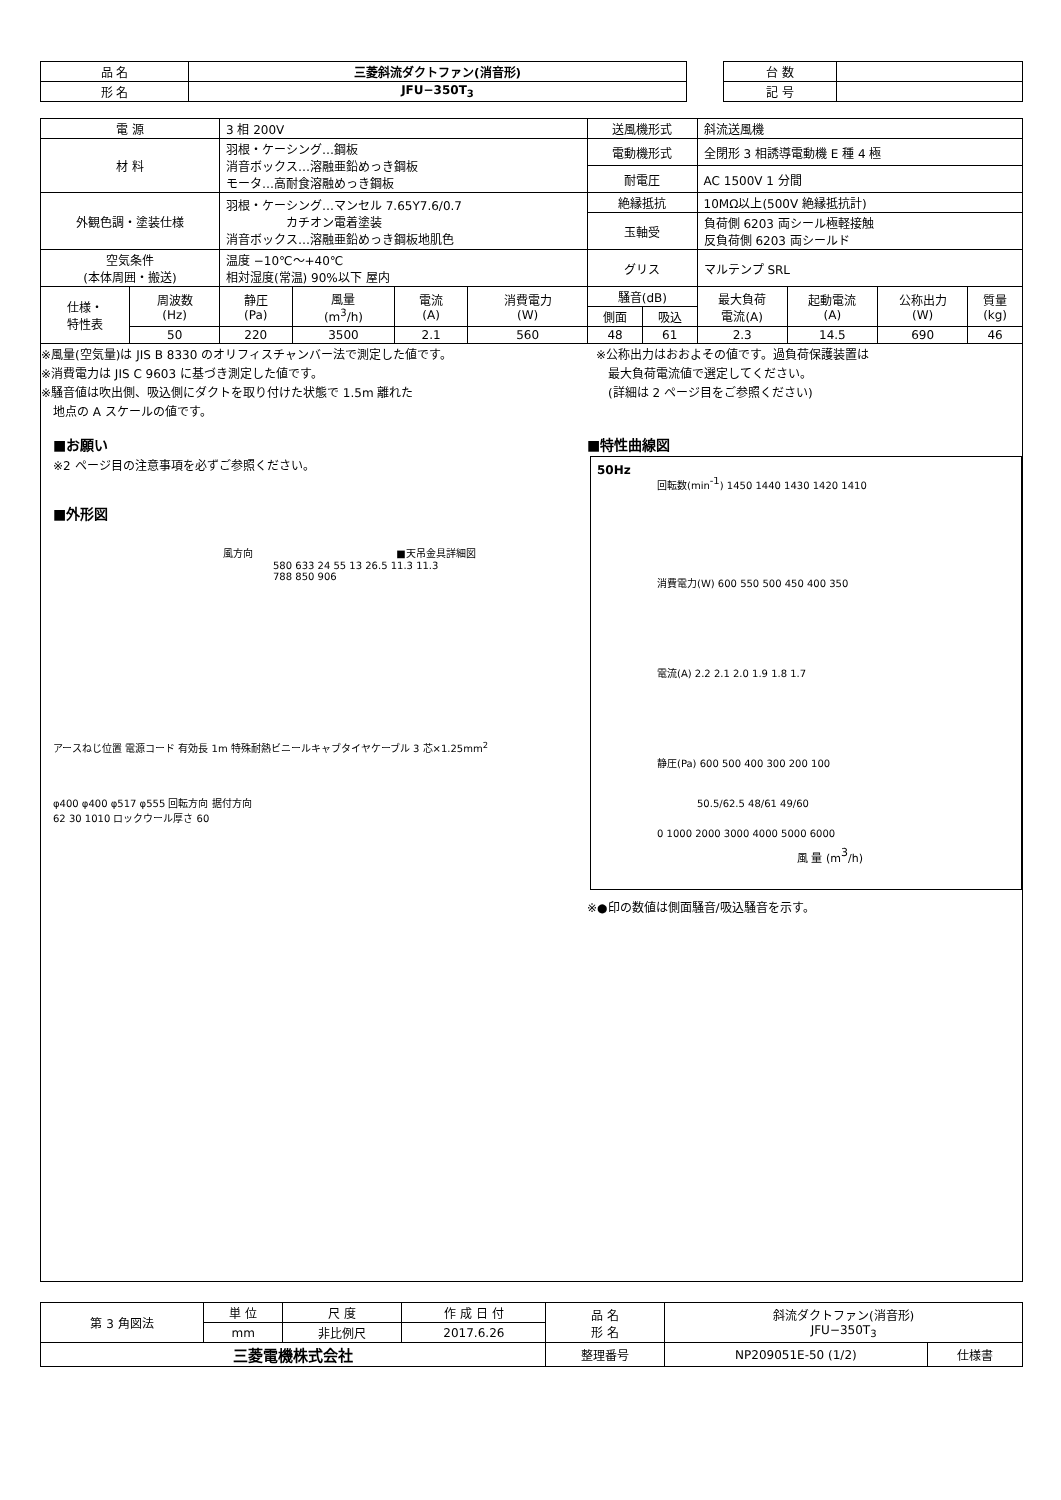| 品 名 | 三菱斜流ダクトファン(消音形) |
| 形 名 | JFU−350T<sub>3</sub> |
| 台 数 | |
| 記 号 | |
| 電 源 | | 3 相 200V | | | | 送風機形式 | | 斜流送風機 | | | |
| 材 料 | | 羽根・ケーシング…鋼板 消音ボックス…溶融亜鉛めっき鋼板 モータ…高耐食溶融めっき鋼板 | | | | 電動機形式 | | 全閉形 3 相誘導電動機 E 種 4 極 | | | |
| | | | | | | 耐電圧 | | AC 1500V 1 分間 | | | |
| 外観色調・塗装仕様 | | 羽根・ケーシング…マンセル 7.65Y7.6/0.7 カチオン電着塗装 消音ボックス…溶融亜鉛めっき鋼板地肌色 | | | | 絶縁抵抗 | | 10MΩ以上(500V 絶縁抵抗計) | | | |
| | | | | | | 玉軸受 | | 負荷側 6203 両シール極軽接触 反負荷側 6203 両シールド | | | |
| 空気条件 (本体周囲・搬送) | | 温度 −10℃〜+40℃ 相対湿度(常温) 90%以下 屋内 | | | | グリス | | マルテンプ SRL | | | |
| 仕様・ 特性表 | 周波数 (Hz) | 静圧 (Pa) | 風量 (m<sup>3</sup>/h) | 電流 (A) | 消費電力 (W) | 騒音(dB) | | 最大負荷 電流(A) | 起動電流 (A) | 公称出力 (W) | 質量 (kg) |
| | | | | | | 側面 | 吸込 | | | | |
| | 50 | 220 | 3500 | 2.1 | 560 | 48 | 61 | 2.3 | 14.5 | 690 | 46 |
※風量(空気量)は JIS B 8330 のオリフィスチャンバー法で測定した値です。
※消費電力は JIS C 9603 に基づき測定した値です。
※騒音値は吹出側、吸込側にダクトを取り付けた状態で 1.5m 離れた
　地点の A スケールの値です。
※公称出力はおおよその値です。過負荷保護装置は
　最大負荷電流値で選定してください。
　(詳細は 2 ページ目をご参照ください)
■お願い
※2 ページ目の注意事項を必ずご参照ください。
■外形図
風方向 　　　　　　　　　　　　　　■天吊金具詳細図
580 633 24 55 13 26.5 11.3 11.3
788 850 906
アースねじ位置 電源コード 有効長 1m 特殊耐熱ビニールキャブタイヤケーブル 3 芯×1.25mm<sup>2</sup>
φ400 φ400 φ517 φ555 回転方向 据付方向
62 30 1010 ロックウール厚さ 60
■特性曲線図
50Hz
回転数(min-1) 1450 1440 1430 1420 1410
消費電力(W) 600 550 500 450 400 350
電流(A) 2.2 2.1 2.0 1.9 1.8 1.7
静圧(Pa) 600 500 400 300 200 100
50.5/62.5 48/61 49/60
0 1000 2000 3000 4000 5000 6000
風 量 (m3/h)
※●印の数値は側面騒音/吸込騒音を示す。
| 第 3 角図法 | 単 位 | 尺 度 | 作 成 日 付 | 品 名 形 名 | 斜流ダクトファン(消音形) JFU−350T<sub>3</sub> | |
| | mm | 非比例尺 | 2017.6.26 | | | |
| 三菱電機株式会社 | | | | 整理番号 | NP209051E-50 (1/2) | 仕様書 |